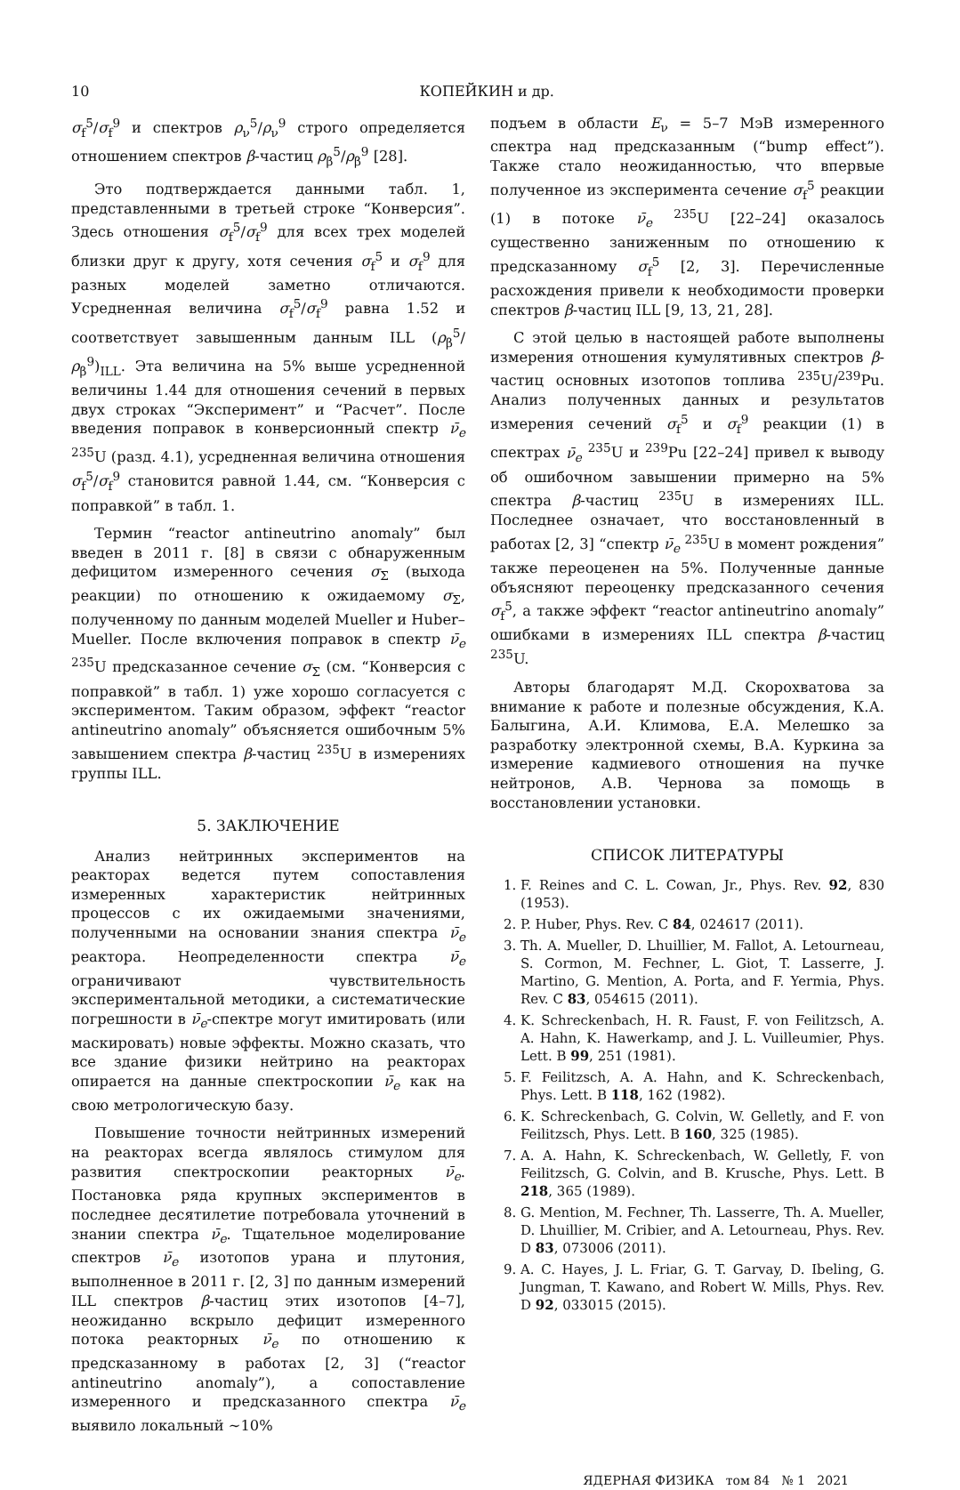10 КОПЕЙКИН и др.
σ<sub>f</sub><sup>5</sup>/σ<sub>f</sub><sup>9</sup> и спектров ρ<sub>ν</sub><sup>5</sup>/ρ<sub>ν</sub><sup>9</sup> строго определяется отношением спектров β-частиц ρ<sub>β</sub><sup>5</sup>/ρ<sub>β</sub><sup>9</sup> [28].
Это подтверждается данными табл. 1, представленными в третьей строке “Конверсия”. Здесь отношения σ<sub>f</sub><sup>5</sup>/σ<sub>f</sub><sup>9</sup> для всех трех моделей близки друг к другу, хотя сечения σ<sub>f</sub><sup>5</sup> и σ<sub>f</sub><sup>9</sup> для разных моделей заметно отличаются. Усредненная величина σ<sub>f</sub><sup>5</sup>/σ<sub>f</sub><sup>9</sup> равна 1.52 и соответствует завышенным данным ILL (ρ<sub>β</sub><sup>5</sup>/ρ<sub>β</sub><sup>9</sup>)<sub>ILL</sub>. Эта величина на 5% выше усредненной величины 1.44 для отношения сечений в первых двух строках “Эксперимент” и “Расчет”. После введения поправок в конверсионный спектр ν̄<sub>e</sub> <sup>235</sup>U (разд. 4.1), усредненная величина отношения σ<sub>f</sub><sup>5</sup>/σ<sub>f</sub><sup>9</sup> становится равной 1.44, см. “Конверсия с поправкой” в табл. 1.
Термин “reactor antineutrino anomaly” был введен в 2011 г. [8] в связи с обнаруженным дефицитом измеренного сечения σ<sub>Σ</sub> (выхода реакции) по отношению к ожидаемому σ<sub>Σ</sub>, полученному по данным моделей Mueller и Huber–Mueller. После включения поправок в спектр ν̄<sub>e</sub> <sup>235</sup>U предсказанное сечение σ<sub>Σ</sub> (см. “Конверсия с поправкой” в табл. 1) уже хорошо согласуется с экспериментом. Таким образом, эффект “reactor antineutrino anomaly” объясняется ошибочным 5% завышением спектра β-частиц <sup>235</sup>U в измерениях группы ILL.
5. ЗАКЛЮЧЕНИЕ
Анализ нейтринных экспериментов на реакторах ведется путем сопоставления измеренных характеристик нейтринных процессов с их ожидаемыми значениями, полученными на основании знания спектра ν̄<sub>e</sub> реактора. Неопределенности спектра ν̄<sub>e</sub> ограничивают чувствительность экспериментальной методики, а систематические погрешности в ν̄<sub>e</sub>-спектре могут имитировать (или маскировать) новые эффекты. Можно сказать, что все здание физики нейтрино на реакторах опирается на данные спектроскопии ν̄<sub>e</sub> как на свою метрологическую базу.
Повышение точности нейтринных измерений на реакторах всегда являлось стимулом для развития спектроскопии реакторных ν̄<sub>e</sub>. Постановка ряда крупных экспериментов в последнее десятилетие потребовала уточнений в знании спектра ν̄<sub>e</sub>. Тщательное моделирование спектров ν̄<sub>e</sub> изотопов урана и плутония, выполненное в 2011 г. [2, 3] по данным измерений ILL спектров β-частиц этих изотопов [4–7], неожиданно вскрыло дефицит измеренного потока реакторных ν̄<sub>e</sub> по отношению к предсказанному в работах [2, 3] (“reactor antineutrino anomaly”), а сопоставление измеренного и предсказанного спектра ν̄<sub>e</sub> выявило локальный ∼10%
подъем в области E<sub>ν</sub> = 5–7 МэВ измеренного спектра над предсказанным (“bump effect”). Также стало неожиданностью, что впервые полученное из эксперимента сечение σ<sub>f</sub><sup>5</sup> реакции (1) в потоке ν̄<sub>e</sub> <sup>235</sup>U [22–24] оказалось существенно заниженным по отношению к предсказанному σ<sub>f</sub><sup>5</sup> [2, 3]. Перечисленные расхождения привели к необходимости проверки спектров β-частиц ILL [9, 13, 21, 28].
С этой целью в настоящей работе выполнены измерения отношения кумулятивных спектров β-частиц основных изотопов топлива <sup>235</sup>U/<sup>239</sup>Pu. Анализ полученных данных и результатов измерения сечений σ<sub>f</sub><sup>5</sup> и σ<sub>f</sub><sup>9</sup> реакции (1) в спектрах ν̄<sub>e</sub> <sup>235</sup>U и <sup>239</sup>Pu [22–24] привел к выводу об ошибочном завышении примерно на 5% спектра β-частиц <sup>235</sup>U в измерениях ILL. Последнее означает, что восстановленный в работах [2, 3] “спектр ν̄<sub>e</sub> <sup>235</sup>U в момент рождения” также переоценен на 5%. Полученные данные объясняют переоценку предсказанного сечения σ<sub>f</sub><sup>5</sup>, а также эффект “reactor antineutrino anomaly” ошибками в измерениях ILL спектра β-частиц <sup>235</sup>U.
Авторы благодарят М.Д. Скорохватова за внимание к работе и полезные обсуждения, К.А. Балыгина, А.И. Климова, Е.А. Мелешко за разработку электронной схемы, В.А. Куркина за измерение кадмиевого отношения на пучке нейтронов, А.В. Чернова за помощь в восстановлении установки.
СПИСОК ЛИТЕРАТУРЫ
1. F. Reines and C. L. Cowan, Jr., Phys. Rev. 92, 830 (1953).
2. P. Huber, Phys. Rev. C 84, 024617 (2011).
3. Th. A. Mueller, D. Lhuillier, M. Fallot, A. Letourneau, S. Cormon, M. Fechner, L. Giot, T. Lasserre, J. Martino, G. Mention, A. Porta, and F. Yermia, Phys. Rev. C 83, 054615 (2011).
4. K. Schreckenbach, H. R. Faust, F. von Feilitzsch, A. A. Hahn, K. Hawerkamp, and J. L. Vuilleumier, Phys. Lett. B 99, 251 (1981).
5. F. Feilitzsch, A. A. Hahn, and K. Schreckenbach, Phys. Lett. B 118, 162 (1982).
6. K. Schreckenbach, G. Colvin, W. Gelletly, and F. von Feilitzsch, Phys. Lett. B 160, 325 (1985).
7. A. A. Hahn, K. Schreckenbach, W. Gelletly, F. von Feilitzsch, G. Colvin, and B. Krusche, Phys. Lett. B 218, 365 (1989).
8. G. Mention, M. Fechner, Th. Lasserre, Th. A. Mueller, D. Lhuillier, M. Cribier, and A. Letourneau, Phys. Rev. D 83, 073006 (2011).
9. A. C. Hayes, J. L. Friar, G. T. Garvay, D. Ibeling, G. Jungman, T. Kawano, and Robert W. Mills, Phys. Rev. D 92, 033015 (2015).
ЯДЕРНАЯ ФИЗИКА том 84 № 1 2021